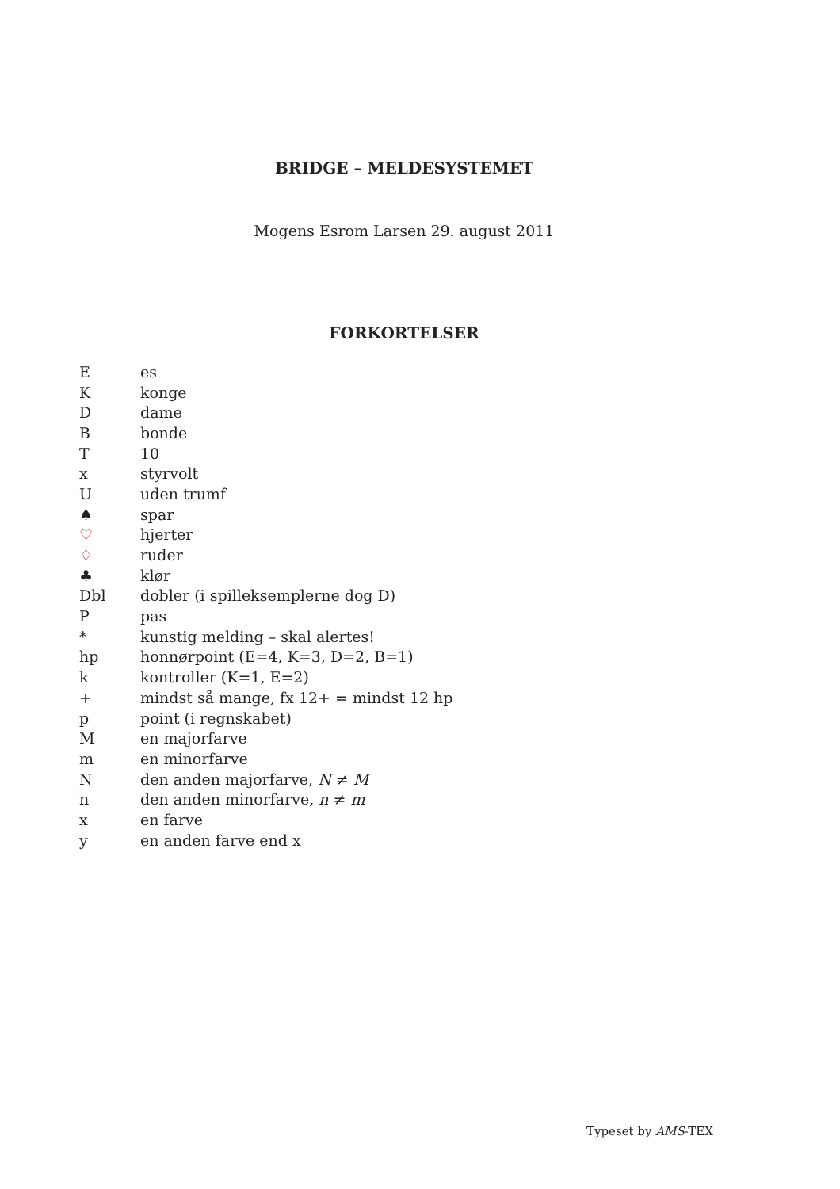BRIDGE – MELDESYSTEMET
Mogens Esrom Larsen 29. august 2011
FORKORTELSER
| E | es |
| K | konge |
| D | dame |
| B | bonde |
| T | 10 |
| x | styrvolt |
| U | uden trumf |
| ♠ | spar |
| ♡ | hjerter |
| ♢ | ruder |
| ♣ | klør |
| Dbl | dobler (i spilleksemplerne dog D) |
| P | pas |
| * | kunstig melding – skal alertes! |
| hp | honnørpoint (E=4, K=3, D=2, B=1) |
| k | kontroller (K=1, E=2) |
| + | mindst så mange, fx 12+ = mindst 12 hp |
| p | point (i regnskabet) |
| M | en majorfarve |
| m | en minorfarve |
| N | den anden majorfarve, N ≠ M |
| n | den anden minorfarve, n ≠ m |
| x | en farve |
| y | en anden farve end x |
Typeset by AMS-TEX